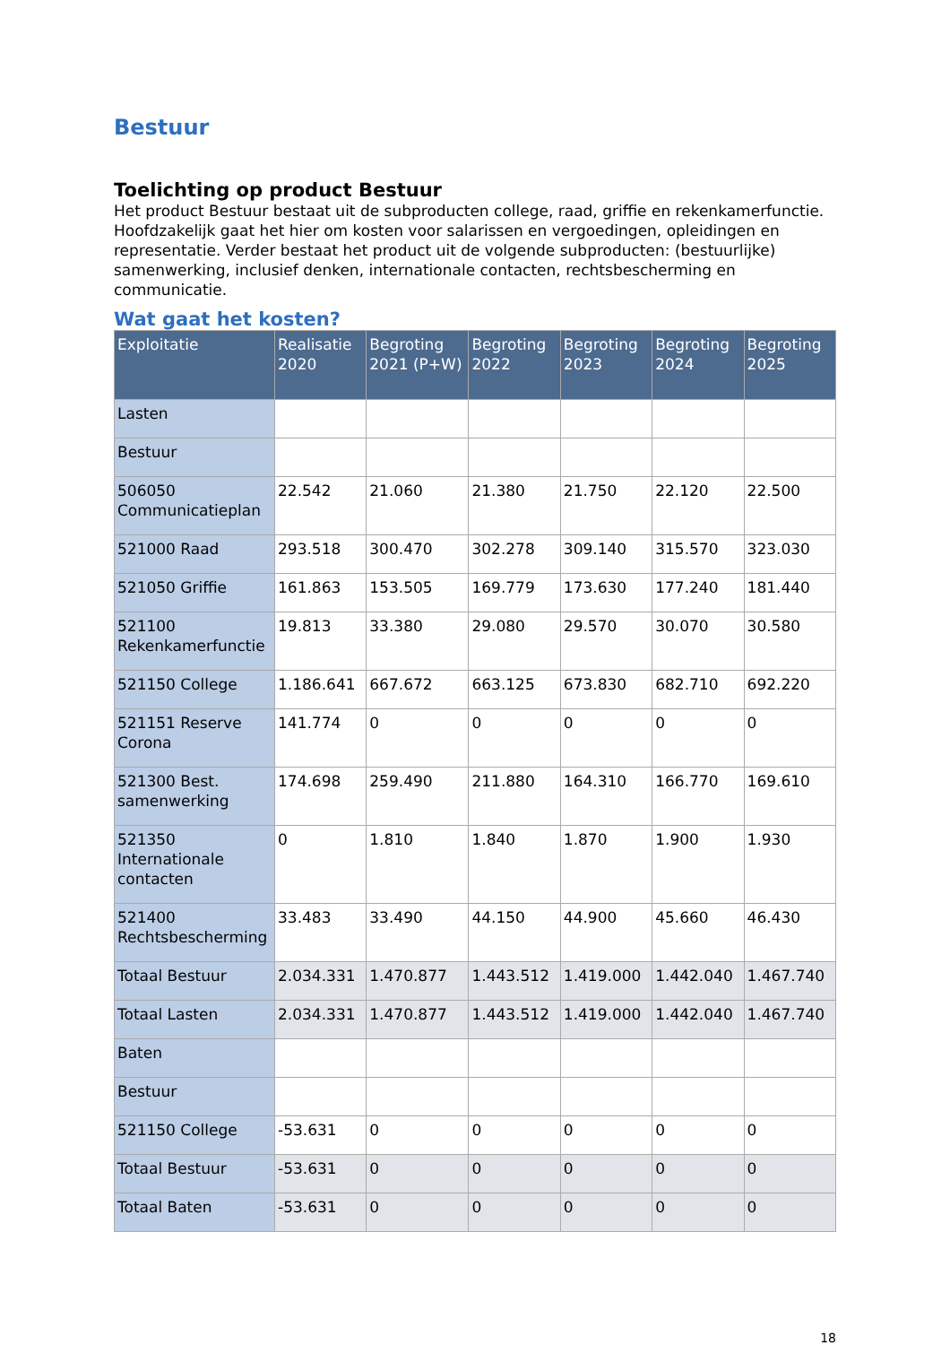Bestuur
Toelichting op product Bestuur
Het product Bestuur bestaat uit de subproducten college, raad, griffie en rekenkamerfunctie. Hoofdzakelijk gaat het hier om kosten voor salarissen en vergoedingen, opleidingen en representatie. Verder bestaat het product uit de volgende subproducten: (bestuurlijke) samenwerking, inclusief denken, internationale contacten, rechtsbescherming en communicatie.
Wat gaat het kosten?
| Exploitatie | Realisatie 2020 | Begroting 2021 (P+W) | Begroting 2022 | Begroting 2023 | Begroting 2024 | Begroting 2025 |
| --- | --- | --- | --- | --- | --- | --- |
| Lasten | | | | | | |
| Bestuur | | | | | | |
| 506050 Communicatieplan | 22.542 | 21.060 | 21.380 | 21.750 | 22.120 | 22.500 |
| 521000 Raad | 293.518 | 300.470 | 302.278 | 309.140 | 315.570 | 323.030 |
| 521050 Griffie | 161.863 | 153.505 | 169.779 | 173.630 | 177.240 | 181.440 |
| 521100 Rekenkamerfunctie | 19.813 | 33.380 | 29.080 | 29.570 | 30.070 | 30.580 |
| 521150 College | 1.186.641 | 667.672 | 663.125 | 673.830 | 682.710 | 692.220 |
| 521151 Reserve Corona | 141.774 | 0 | 0 | 0 | 0 | 0 |
| 521300 Best. samenwerking | 174.698 | 259.490 | 211.880 | 164.310 | 166.770 | 169.610 |
| 521350 Internationale contacten | 0 | 1.810 | 1.840 | 1.870 | 1.900 | 1.930 |
| 521400 Rechtsbescherming | 33.483 | 33.490 | 44.150 | 44.900 | 45.660 | 46.430 |
| Totaal Bestuur | 2.034.331 | 1.470.877 | 1.443.512 | 1.419.000 | 1.442.040 | 1.467.740 |
| Totaal Lasten | 2.034.331 | 1.470.877 | 1.443.512 | 1.419.000 | 1.442.040 | 1.467.740 |
| Baten | | | | | | |
| Bestuur | | | | | | |
| 521150 College | -53.631 | 0 | 0 | 0 | 0 | 0 |
| Totaal Bestuur | -53.631 | 0 | 0 | 0 | 0 | 0 |
| Totaal Baten | -53.631 | 0 | 0 | 0 | 0 | 0 |
18